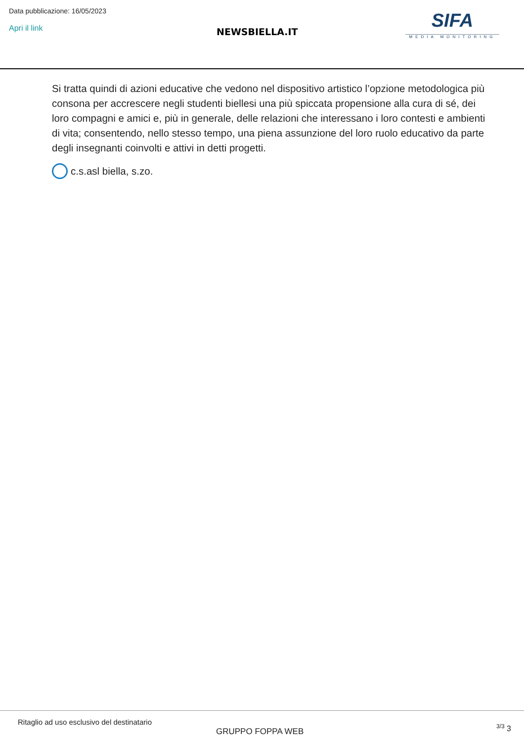Data pubblicazione: 16/05/2023
Apri il link
NEWSBIELLA.IT
SIFA
MEDIA MONITORING
Si tratta quindi di azioni educative che vedono nel dispositivo artistico l’opzione metodologica più consona per accrescere negli studenti biellesi una più spiccata propensione alla cura di sé, dei loro compagni e amici e, più in generale, delle relazioni che interessano i loro contesti e ambienti di vita; consentendo, nello stesso tempo, una piena assunzione del loro ruolo educativo da parte degli insegnanti coinvolti e attivi in detti progetti.
c.s.asl biella, s.zo.
Ritaglio ad uso esclusivo del destinatario
GRUPPO FOPPA WEB <sup>3/3</sup> 3